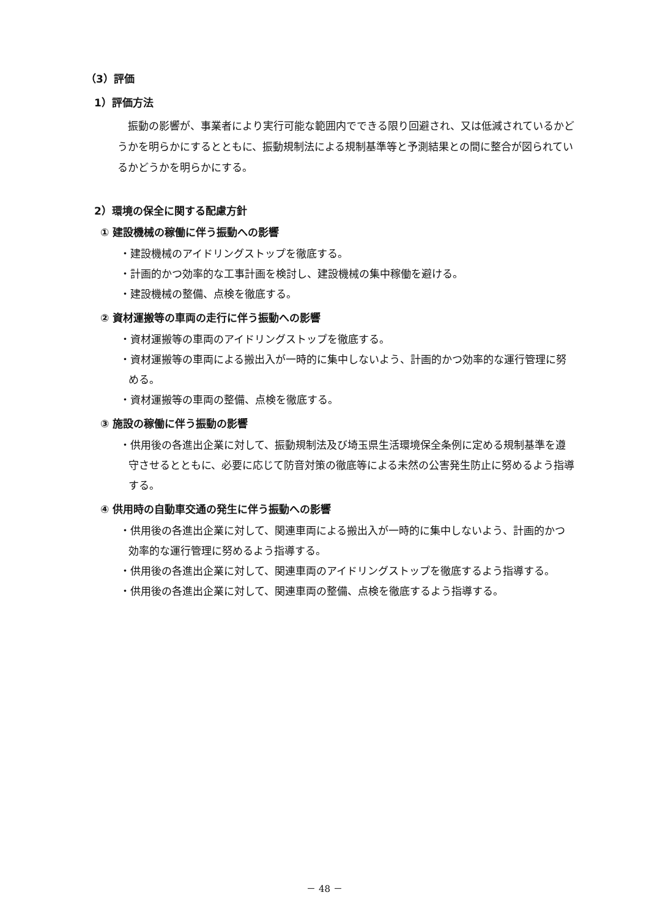（3）評価
1）評価方法
振動の影響が、事業者により実行可能な範囲内でできる限り回避され、又は低減されているかどうかを明らかにするとともに、振動規制法による規制基準等と予測結果との間に整合が図られているかどうかを明らかにする。
2）環境の保全に関する配慮方針
① 建設機械の稼働に伴う振動への影響
・建設機械のアイドリングストップを徹底する。
・計画的かつ効率的な工事計画を検討し、建設機械の集中稼働を避ける。
・建設機械の整備、点検を徹底する。
② 資材運搬等の車両の走行に伴う振動への影響
・資材運搬等の車両のアイドリングストップを徹底する。
・資材運搬等の車両による搬出入が一時的に集中しないよう、計画的かつ効率的な運行管理に努める。
・資材運搬等の車両の整備、点検を徹底する。
③ 施設の稼働に伴う振動の影響
・供用後の各進出企業に対して、振動規制法及び埼玉県生活環境保全条例に定める規制基準を遵守させるとともに、必要に応じて防音対策の徹底等による未然の公害発生防止に努めるよう指導する。
④ 供用時の自動車交通の発生に伴う振動への影響
・供用後の各進出企業に対して、関連車両による搬出入が一時的に集中しないよう、計画的かつ効率的な運行管理に努めるよう指導する。
・供用後の各進出企業に対して、関連車両のアイドリングストップを徹底するよう指導する。
・供用後の各進出企業に対して、関連車両の整備、点検を徹底するよう指導する。
－ 48 －